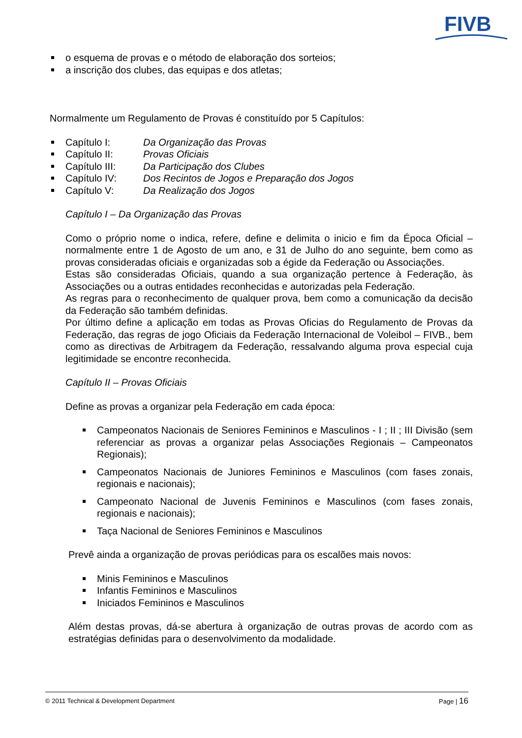FIVB
o esquema de provas e o método de elaboração dos sorteios;
a inscrição dos clubes, das equipas e dos atletas;
Normalmente um Regulamento de Provas é constituído por 5 Capítulos:
Capítulo I: Da Organização das Provas
Capítulo II: Provas Oficiais
Capítulo III: Da Participação dos Clubes
Capítulo IV: Dos Recintos de Jogos e Preparação dos Jogos
Capítulo V: Da Realização dos Jogos
Capítulo I – Da Organização das Provas
Como o próprio nome o indica, refere, define e delimita o inicio e fim da Época Oficial – normalmente entre 1 de Agosto de um ano, e 31 de Julho do ano seguinte, bem como as provas consideradas oficiais e organizadas sob a égide da Federação ou Associações.
Estas são consideradas Oficiais, quando a sua organização pertence à Federação, às Associações ou a outras entidades reconhecidas e autorizadas pela Federação.
As regras para o reconhecimento de qualquer prova, bem como a comunicação da decisão da Federação são também definidas.
Por último define a aplicação em todas as Provas Oficias do Regulamento de Provas da Federação, das regras de jogo Oficiais da Federação Internacional de Voleibol – FIVB., bem como as directivas de Arbitragem da Federação, ressalvando alguma prova especial cuja legitimidade se encontre reconhecida.
Capítulo II – Provas Oficiais
Define as provas a organizar pela Federação em cada época:
Campeonatos Nacionais de Seniores Femininos e Masculinos - I ; II ; III Divisão (sem referenciar as provas a organizar pelas Associações Regionais – Campeonatos Regionais);
Campeonatos Nacionais de Juniores Femininos e Masculinos (com fases zonais, regionais e nacionais);
Campeonato Nacional de Juvenis Femininos e Masculinos (com fases zonais, regionais e nacionais);
Taça Nacional de Seniores Femininos e Masculinos
Prevê ainda a organização de provas periódicas para os escalões mais novos:
Minis Femininos e Masculinos
Infantis Femininos e Masculinos
Iniciados Femininos e Masculinos
Além destas provas, dá-se abertura à organização de outras provas de acordo com as estratégias definidas para o desenvolvimento da modalidade.
© 2011 Technical & Development Department Page | 16